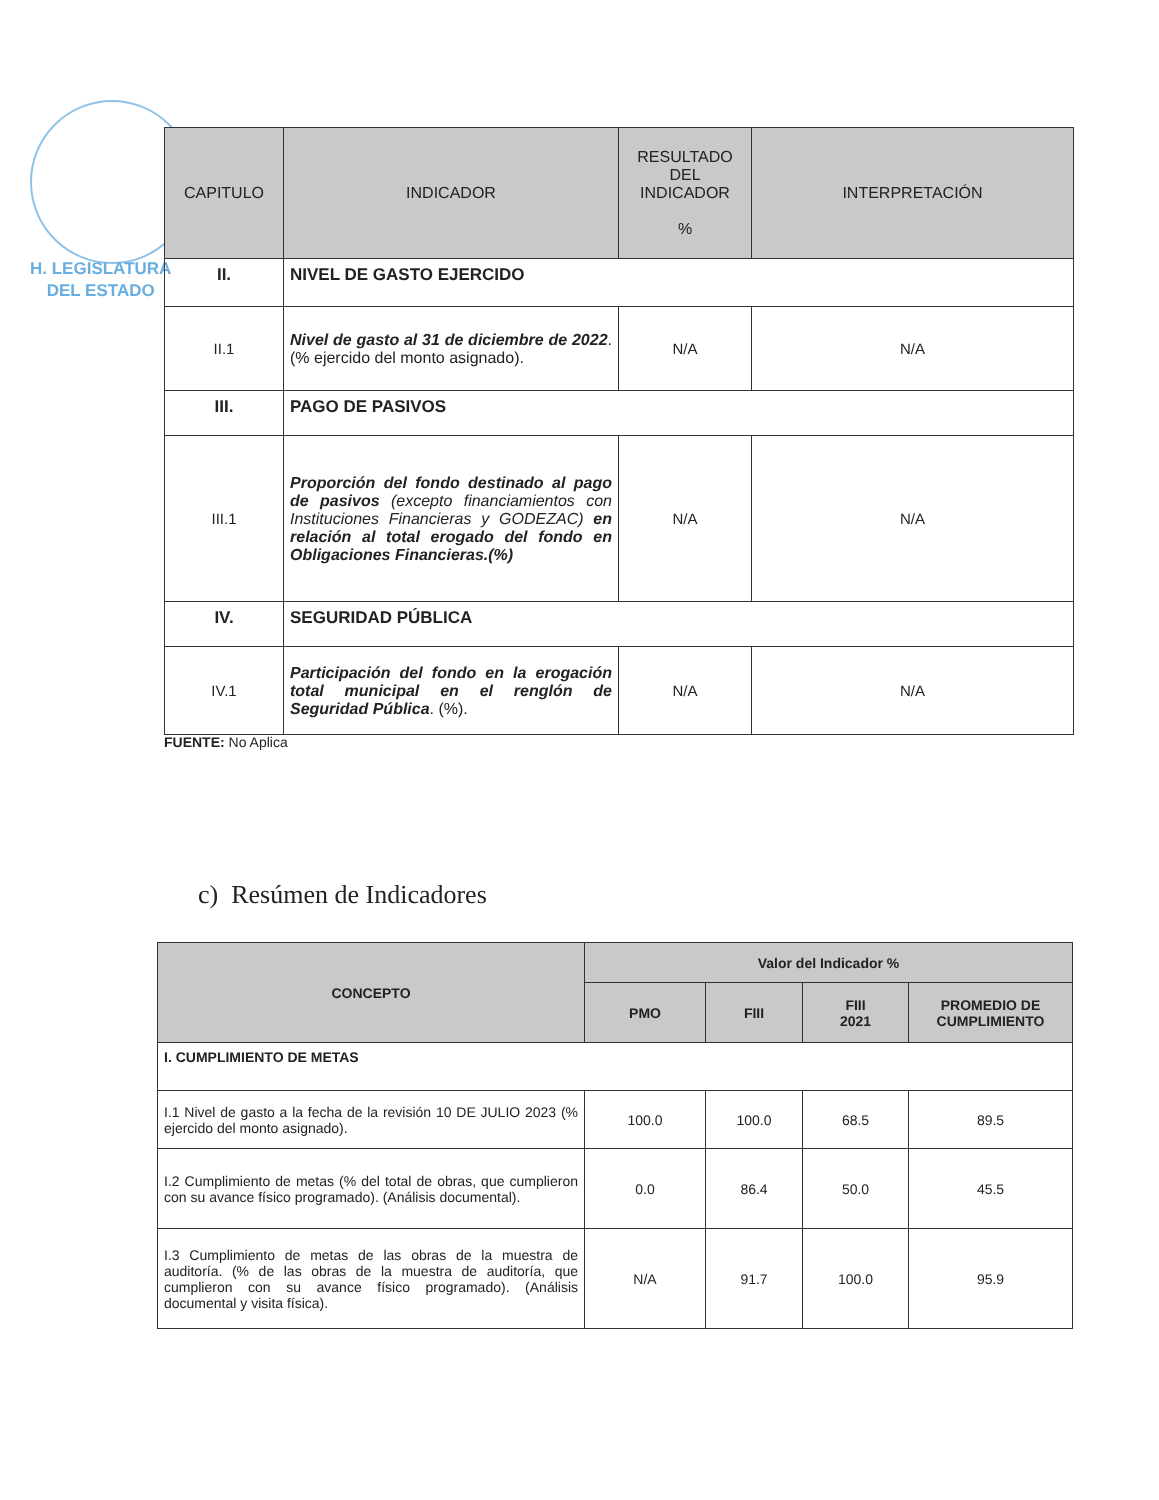H. LEGISLATURA
DEL ESTADO
| CAPITULO | INDICADOR | RESULTADO DEL INDICADOR % | INTERPRETACIÓN |
| --- | --- | --- | --- |
| II. | NIVEL DE GASTO EJERCIDO | | |
| II.1 | Nivel de gasto al 31 de diciembre de 2022 . (% ejercido del monto asignado). | N/A | N/A |
| III. | PAGO DE PASIVOS | | |
| III.1 | Proporción del fondo destinado al pago de pasivos (excepto financiamientos con Instituciones Financieras y GODEZAC) en relación al total erogado del fondo en Obligaciones Financieras.(%) | N/A | N/A |
| IV. | SEGURIDAD PÚBLICA | | |
| IV.1 | Participación del fondo en la erogación total municipal en el renglón de Seguridad Pública . (%). | N/A | N/A |
FUENTE: No Aplica
c) Resúmen de Indicadores
| CONCEPTO | Valor del Indicador % | | | |
| --- | --- | --- | --- | --- |
| | PMO | FIII | FIII 2021 | PROMEDIO DE CUMPLIMIENTO |
| I. CUMPLIMIENTO DE METAS | | | | |
| I.1 Nivel de gasto a la fecha de la revisión 10 DE JULIO 2023 (% ejercido del monto asignado). | 100.0 | 100.0 | 68.5 | 89.5 |
| I.2 Cumplimiento de metas (% del total de obras, que cumplieron con su avance físico programado). (Análisis documental). | 0.0 | 86.4 | 50.0 | 45.5 |
| I.3 Cumplimiento de metas de las obras de la muestra de auditoría. (% de las obras de la muestra de auditoría, que cumplieron con su avance físico programado). (Análisis documental y visita física). | N/A | 91.7 | 100.0 | 95.9 |